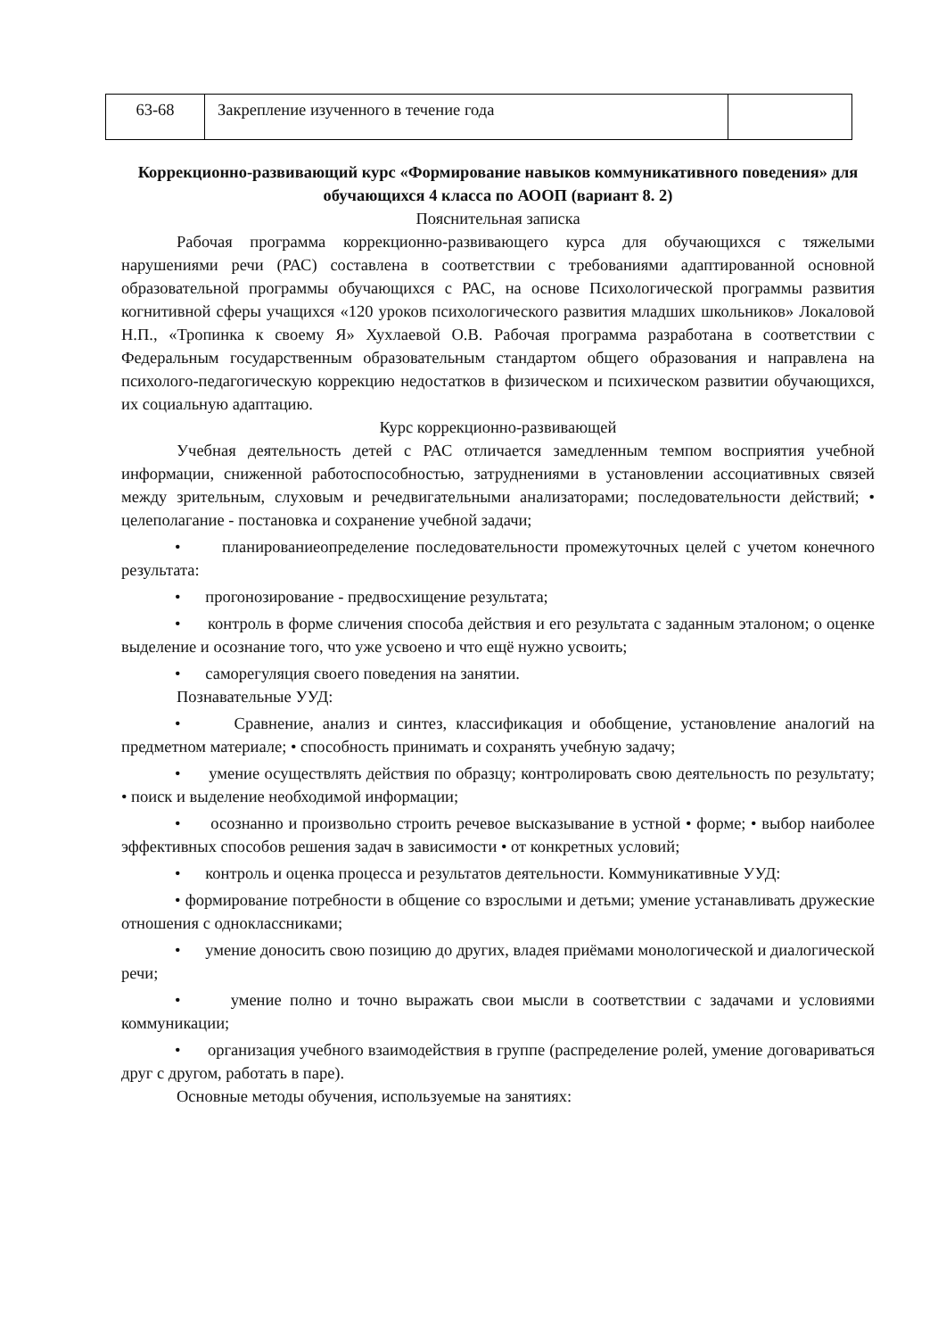| 63-68 | Закрепление изученного в течение года | |
Коррекционно-развивающий курс «Формирование навыков коммуникативного поведения» для обучающихся 4 класса по АООП (вариант 8. 2)
Пояснительная записка
Рабочая программа коррекционно-развивающего курса для обучающихся с тяжелыми нарушениями речи (РАС) составлена в соответствии с требованиями адаптированной основной образовательной программы обучающихся с РАС, на основе Психологической программы развития когнитивной сферы учащихся «120 уроков психологического развития младших школьников» Локаловой Н.П., «Тропинка к своему Я» Хухлаевой О.В. Рабочая программа разработана в соответствии с Федеральным государственным образовательным стандартом общего образования и направлена на психолого-педагогическую коррекцию недостатков в физическом и психическом развитии обучающихся, их социальную адаптацию.
Курс коррекционно-развивающей
Учебная деятельность детей с РАС отличается замедленным темпом восприятия учебной информации, сниженной работоспособностью, затруднениями в установлении ассоциативных связей между зрительным, слуховым и речедвигательными анализаторами; последовательности действий; • целеполагание - постановка и сохранение учебной задачи;
• планированиеопределение последовательности промежуточных целей с учетом конечного результата:
• прогонозирование - предвосхищение результата;
• контроль в форме сличения способа действия и его результата с заданным эталоном; о оценке выделение и осознание того, что уже усвоено и что ещё нужно усвоить;
• саморегуляция своего поведения на занятии.
Познавательные УУД:
• Сравнение, анализ и синтез, классификация и обобщение, установление аналогий на предметном материале; • способность принимать и сохранять учебную задачу;
• умение осуществлять действия по образцу; контролировать свою деятельность по результату; • поиск и выделение необходимой информации;
• осознанно и произвольно строить речевое высказывание в устной • форме; • выбор наиболее эффективных способов решения задач в зависимости • от конкретных условий;
• контроль и оценка процесса и результатов деятельности. Коммуникативные УУД:
• формирование потребности в общение со взрослыми и детьми; умение устанавливать дружеские отношения с одноклассниками;
• умение доносить свою позицию до других, владея приёмами монологической и диалогической речи;
• умение полно и точно выражать свои мысли в соответствии с задачами и условиями коммуникации;
• организация учебного взаимодействия в группе (распределение ролей, умение договариваться друг с другом, работать в паре).
Основные методы обучения, используемые на занятиях: